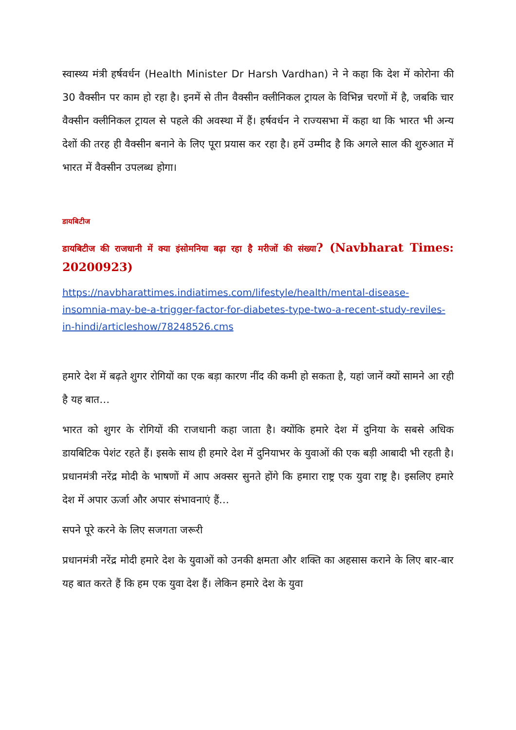स्वास्थ्य मंत्री हर्षवर्धन (Health Minister Dr Harsh Vardhan) ने ने कहा कि देश में कोरोना की 30 वैक्सीन पर काम हो रहा है। इनमें से तीन वैक्सीन क्लीनिकल ट्रायल के विभिन्न चरणों में है, जबकि चार वैक्सीन क्लीनिकल ट्रायल से पहले की अवस्था में हैं। हर्षवर्धन ने राज्यसभा में कहा था कि भारत भी अन्य देशों की तरह ही वैक्सीन बनाने के लिए पूरा प्रयास कर रहा है। हमें उम्मीद है कि अगले साल की शुरुआत में भारत में वैक्सीन उपलब्ध होगा।
डायबिटीज
डायबिटीज की राजधानी में क्या इंसोमनिया बढ़ा रहा है मरीजों की संख्या? (Navbharat Times: 20200923)
https://navbharattimes.indiatimes.com/lifestyle/health/mental-disease-insomnia-may-be-a-trigger-factor-for-diabetes-type-two-a-recent-study-reviles-in-hindi/articleshow/78248526.cms
हमारे देश में बढ़ते शुगर रोगियों का एक बड़ा कारण नींद की कमी हो सकता है, यहां जानें क्यों सामने आ रही है यह बात…
भारत को शुगर के रोगियों की राजधानी कहा जाता है। क्योंकि हमारे देश में दुनिया के सबसे अधिक डायबिटिक पेशंट रहते हैं। इसके साथ ही हमारे देश में दुनियाभर के युवाओं की एक बड़ी आबादी भी रहती है। प्रधानमंत्री नरेंद्र मोदी के भाषणों में आप अक्सर सुनते होंगे कि हमारा राष्ट्र एक युवा राष्ट्र है। इसलिए हमारे देश में अपार ऊर्जा और अपार संभावनाएं हैं…
सपने पूरे करने के लिए सजगता जरूरी
प्रधानमंत्री नरेंद्र मोदी हमारे देश के युवाओं को उनकी क्षमता और शक्ति का अहसास कराने के लिए बार-बार यह बात करते हैं कि हम एक युवा देश हैं। लेकिन हमारे देश के युवा